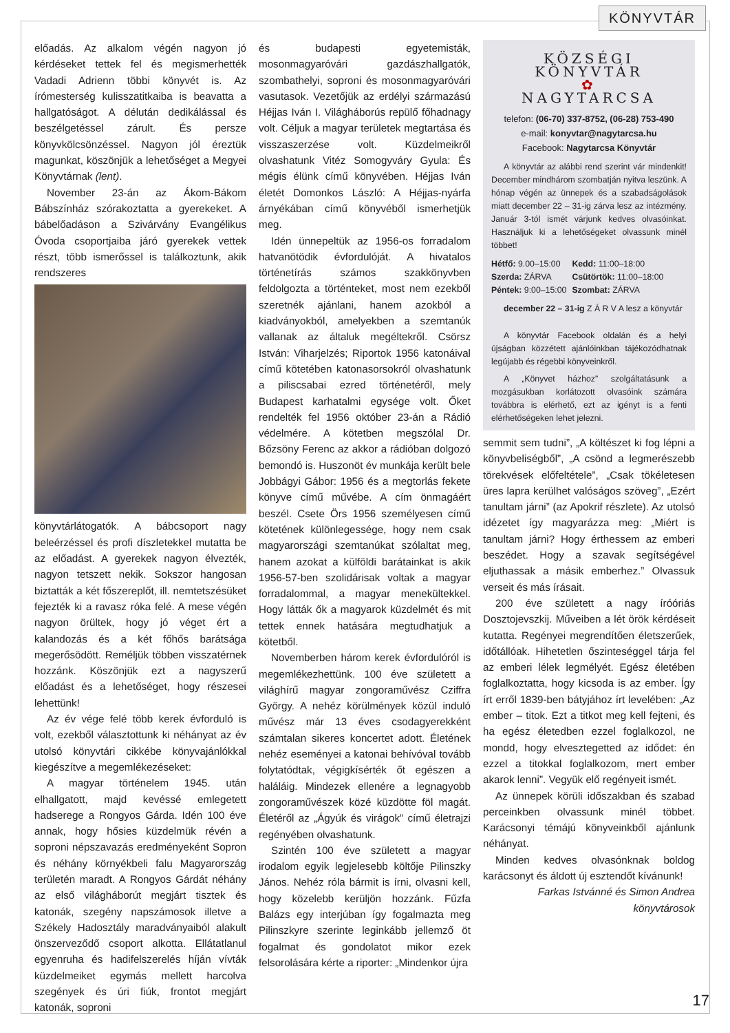KÖNYVTÁR
előadás. Az alkalom végén nagyon jó kérdéseket tettek fel és megismerhették Vadadi Adrienn többi könyvét is. Az írómesterség kulisszatitkaiba is beavatta a hallgatóságot. A délután dedikálással és beszélgetéssel zárult. És persze könyvkölcsönzéssel. Nagyon jól éreztük magunkat, köszönjük a lehetőséget a Megyei Könyvtárnak (lent).
November 23-án az Ákom-Bákom Bábszínház szórakoztatta a gyerekeket. A bábelőadáson a Szivárvány Evangélikus Óvoda csoportjaiba járó gyerekek vettek részt, több ismerőssel is találkoztunk, akik rendszeres
könyvtárlátogatók. A bábcsoport nagy beleérzéssel és profi díszletekkel mutatta be az előadást. A gyerekek nagyon élvezték, nagyon tetszett nekik. Sokszor hangosan biztatták a két főszereplőt, ill. nemtetszésüket fejezték ki a ravasz róka felé. A mese végén nagyon örültek, hogy jó véget ért a kalandozás és a két főhős barátsága megerősödött. Reméljük többen visszatérnek hozzánk. Köszönjük ezt a nagyszerű előadást és a lehetőséget, hogy részesei lehettünk!
Az év vége felé több kerek évforduló is volt, ezekből választottunk ki néhányat az év utolsó könyvtári cikkébe könyvajánlókkal kiegészítve a megemlékezéseket:
A magyar történelem 1945. után elhallgatott, majd kevéssé emlegetett hadserege a Rongyos Gárda. Idén 100 éve annak, hogy hősies küzdelmük révén a soproni népszavazás eredményeként Sopron és néhány környékbeli falu Magyarország területén maradt. A Rongyos Gárdát néhány az első világháborút megjárt tisztek és katonák, szegény napszámosok illetve a Székely Hadosztály maradványaiból alakult önszerveződő csoport alkotta. Ellátatlanul egyenruha és hadifelszerelés híján vívták küzdelmeiket egymás mellett harcolva szegények és úri fiúk, frontot megjárt katonák, soproni
és budapesti egyetemisták, mosonmagyaróvári gazdászhallgatók, szombathelyi, soproni és mosonmagyaróvári vasutasok. Vezetőjük az erdélyi származású Héjjas Iván I. Világháborús repülő főhadnagy volt. Céljuk a magyar területek megtartása és visszaszerzése volt. Küzdelmeikről olvashatunk Vitéz Somogyváry Gyula: És mégis élünk című könyvében. Héjjas Iván életét Domonkos László: A Héjjas-nyárfa árnyékában című könyvéből ismerhetjük meg.
Idén ünnepeltük az 1956-os forradalom hatvanötödik évfordulóját. A hivatalos történetírás számos szakkönyvben feldolgozta a történteket, most nem ezekből szeretnék ajánlani, hanem azokból a kiadványokból, amelyekben a szemtanúk vallanak az általuk megéltekről. Csörsz István: Viharjelzés; Riportok 1956 katonáival című kötetében katonasorsokról olvashatunk a piliscsabai ezred történetéről, mely Budapest karhatalmi egysége volt. Őket rendelték fel 1956 október 23-án a Rádió védelmére. A kötetben megszólal Dr. Bőzsöny Ferenc az akkor a rádióban dolgozó bemondó is. Huszonöt év munkája került bele Jobbágyi Gábor: 1956 és a megtorlás fekete könyve című művébe. A cím önmagáért beszél. Csete Örs 1956 személyesen című kötetének különlegessége, hogy nem csak magyarországi szemtanúkat szólaltat meg, hanem azokat a külföldi barátainkat is akik 1956-57-ben szolidárisak voltak a magyar forradalommal, a magyar menekültekkel. Hogy látták ők a magyarok küzdelmét és mit tettek ennek hatására megtudhatjuk a kötetből.
Novemberben három kerek évfordulóról is megemlékezhettünk. 100 éve született a világhírű magyar zongoraművész Cziffra György. A nehéz körülmények közül induló művész már 13 éves csodagyerekként számtalan sikeres koncertet adott. Életének nehéz eseményei a katonai behívóval tovább folytatódtak, végigkísérték őt egészen a haláláig. Mindezek ellenére a legnagyobb zongoraművészek közé küzdötte föl magát. Életéről az „Ágyúk és virágok” című életrajzi regényében olvashatunk.
Szintén 100 éve született a magyar irodalom egyik legjelesebb költője Pilinszky János. Nehéz róla bármit is írni, olvasni kell, hogy közelebb kerüljön hozzánk. Fűzfa Balázs egy interjúban így fogalmazta meg Pilinszkyre szerinte leginkább jellemző öt fogalmat és gondolatot mikor ezek felsorolására kérte a riporter: „Mindenkor újra
KÖZSÉGI KÖNYVTÁR
✿
NAGYTARCSA
telefon: (06-70) 337-8752, (06-28) 753-490
e-mail: konyvtar@nagytarcsa.hu
Facebook: Nagytarcsa Könyvtár
A könyvtár az alábbi rend szerint vár mindenkit! December mindhárom szombatján nyitva leszünk. A hónap végén az ünnepek és a szabadságolások miatt december 22 – 31-ig zárva lesz az intézmény. Január 3-tól ismét várjunk kedves olvasóinkat. Használjuk ki a lehetőségeket olvassunk minél többet!
| Hétfő: 9.00–15:00 | Kedd: 11:00–18:00 |
| Szerda: ZÁRVA | Csütörtök: 11:00–18:00 |
| Péntek: 9:00–15:00 | Szombat: ZÁRVA |
december 22 – 31-ig Z Á R V A lesz a könyvtár
A könyvtár Facebook oldalán és a helyi újságban közzétett ajánlóinkban tájékozódhatnak legújabb és régebbi könyveinkről.
A „Könyvet házhoz” szolgáltatásunk a mozgásukban korlátozott olvasóink számára továbbra is elérhető, ezt az igényt is a fenti elérhetőségeken lehet jelezni.
semmit sem tudni”, „A költészet ki fog lépni a könyvbeliségből”, „A csönd a legmerészebb törekvések előfeltétele”, „Csak tökéletesen üres lapra kerülhet valóságos szöveg”, „Ezért tanultam járni” (az Apokrif részlete). Az utolsó idézetet így magyarázza meg: „Miért is tanultam járni? Hogy érthessem az emberi beszédet. Hogy a szavak segítségével eljuthassak a másik emberhez.” Olvassuk verseit és más írásait.
200 éve született a nagy íróóriás Dosztojevszkij. Műveiben a lét örök kérdéseit kutatta. Regényei megrendítően életszerűek, időtállóak. Hihetetlen őszinteséggel tárja fel az emberi lélek legmélyét. Egész életében foglalkoztatta, hogy kicsoda is az ember. Így írt erről 1839-ben bátyjához írt levelében: „Az ember – titok. Ezt a titkot meg kell fejteni, és ha egész életedben ezzel foglalkozol, ne mondd, hogy elvesztegetted az idődet: én ezzel a titokkal foglalkozom, mert ember akarok lenni”. Vegyük elő regényeit ismét.
Az ünnepek körüli időszakban és szabad perceinkben olvassunk minél többet. Karácsonyi témájú könyveinkből ajánlunk néhányat.
Minden kedves olvasónknak boldog karácsonyt és áldott új esztendőt kívánunk!
Farkas Istvánné és Simon Andrea
könyvtárosok
17